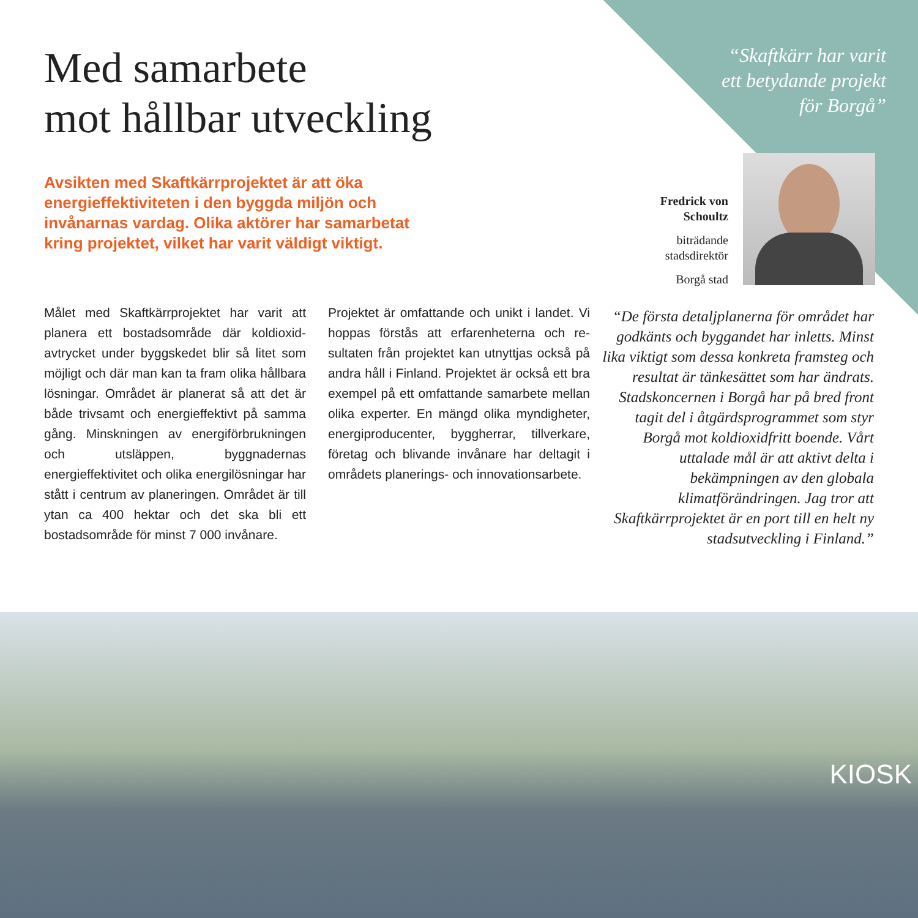Med samarbete
mot hållbar utveckling
“Skaftkärr har varit
ett betydande projekt
för Borgå”
Avsikten med Skaftkärrprojektet är att öka energieffektiviteten i den byggda miljön och invånarnas vardag. Olika aktörer har samarbetat kring projektet, vilket har varit väldigt viktigt.
Fredrick von Schoultz
biträdande stadsdirektör
Borgå stad
Målet med Skaftkärrprojektet har varit att planera ett bostadsområde där koldioxid­avtrycket under byggskedet blir så litet som möjligt och där man kan ta fram olika håll­bara lösningar. Området är planerat så att det är både trivsamt och energieffektivt på samma gång. Minskningen av energiför­brukningen och utsläppen, byggnadernas energieffektivitet och olika energilösningar har stått i centrum av planeringen. Områ­det är till ytan ca 400 hektar och det ska bli ett bostadsområde för minst 7 000 in­vånare.
Projektet är omfattande och unikt i landet. Vi hoppas förstås att erfarenheterna och re­sultaten från projektet kan utnyttjas också på andra håll i Finland. Projektet är också ett bra exempel på ett omfattande samar­bete mellan olika experter. En mängd olika myndigheter, energiproducenter, byggher­rar, tillverkare, företag och blivande invåna­re har deltagit i områdets planerings- och innovationsarbete.
“De första detaljplanerna för området har godkänts och byggandet har inletts. Minst lika viktigt som dessa konkreta framsteg och resultat är tänkesättet som har ändrats. Stadskoncernen i Borgå har på bred front tagit del i åtgärdsprogrammet som styr Borgå mot koldioxidfritt boende. Vårt uttalade mål är att aktivt delta i bekämpningen av den globala klimatförändringen. Jag tror att Skaftkärrprojektet är en port till en helt ny stadsutveckling i Finland.”
KIOSK